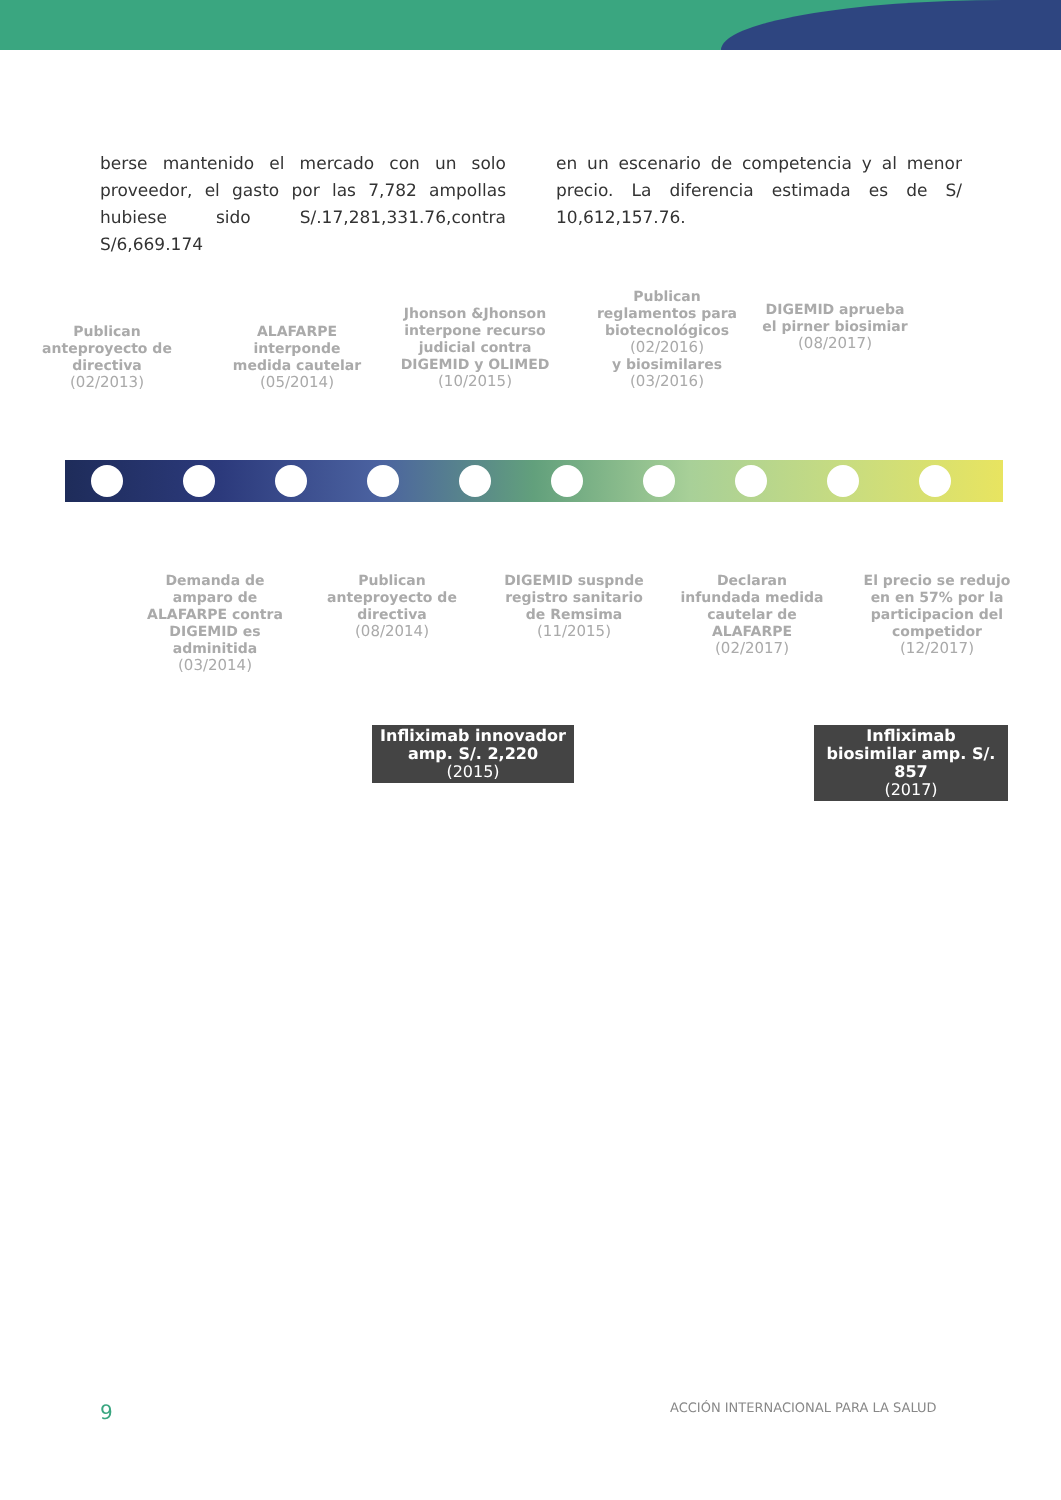berse mantenido el mercado con un solo proveedor, el gasto por las 7,782 ampollas hubiese sido S/.17,281,331.76,contra S/6,669.174
en un escenario de competencia y al menor precio. La diferencia estimada es de S/ 10,612,157.76.
Publican anteproyecto de directiva
(02/2013)
ALAFARPE interponde medida cautelar
(05/2014)
Jhonson &Jhonson interpone recurso judicial contra DIGEMID y OLIMED
(10/2015)
Publican reglamentos para biotecnológicos
(02/2016)
y biosimilares
(03/2016)
DIGEMID aprueba el pirner biosimiar
(08/2017)
Demanda de amparo de ALAFARPE contra DIGEMID es adminitida
(03/2014)
Publican anteproyecto de directiva
(08/2014)
DIGEMID suspnde registro sanitario de Remsima
(11/2015)
Declaran infundada medida cautelar de ALAFARPE
(02/2017)
El precio se redujo en en 57% por la participacion del competidor
(12/2017)
Infliximab innovador amp. S/. 2,220
(2015)
Infliximab biosimilar amp. S/. 857
(2017)
9
ACCIÓN INTERNACIONAL PARA LA SALUD